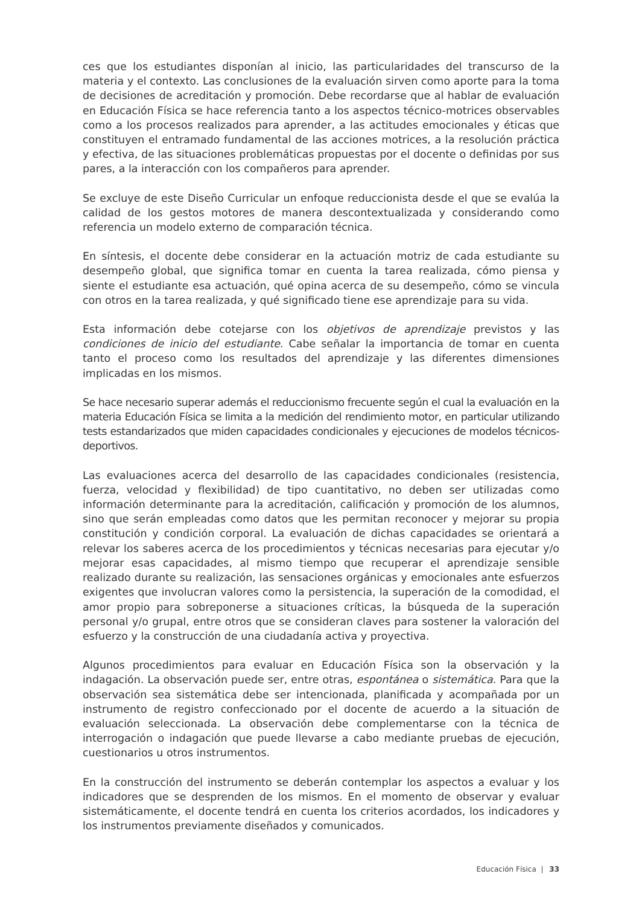ces que los estudiantes disponían al inicio, las particularidades del transcurso de la materia y el contexto. Las conclusiones de la evaluación sirven como aporte para la toma de decisiones de acreditación y promoción. Debe recordarse que al hablar de evaluación en Educación Física se hace referencia tanto a los aspectos técnico-motrices observables como a los procesos realizados para aprender, a las actitudes emocionales y éticas que constituyen el entramado fundamental de las acciones motrices, a la resolución práctica y efectiva, de las situaciones problemáticas propuestas por el docente o definidas por sus pares, a la interacción con los compañeros para aprender.
Se excluye de este Diseño Curricular un enfoque reduccionista desde el que se evalúa la calidad de los gestos motores de manera descontextualizada y considerando como referencia un modelo externo de comparación técnica.
En síntesis, el docente debe considerar en la actuación motriz de cada estudiante su desempeño global, que significa tomar en cuenta la tarea realizada, cómo piensa y siente el estudiante esa actuación, qué opina acerca de su desempeño, cómo se vincula con otros en la tarea realizada, y qué significado tiene ese aprendizaje para su vida.
Esta información debe cotejarse con los objetivos de aprendizaje previstos y las condiciones de inicio del estudiante. Cabe señalar la importancia de tomar en cuenta tanto el proceso como los resultados del aprendizaje y las diferentes dimensiones implicadas en los mismos.
Se hace necesario superar además el reduccionismo frecuente según el cual la evaluación en la materia Educación Física se limita a la medición del rendimiento motor, en particular utilizando tests estandarizados que miden capacidades condicionales y ejecuciones de modelos técnicos-deportivos.
Las evaluaciones acerca del desarrollo de las capacidades condicionales (resistencia, fuerza, velocidad y flexibilidad) de tipo cuantitativo, no deben ser utilizadas como información determinante para la acreditación, calificación y promoción de los alumnos, sino que serán empleadas como datos que les permitan reconocer y mejorar su propia constitución y condición corporal. La evaluación de dichas capacidades se orientará a relevar los saberes acerca de los procedimientos y técnicas necesarias para ejecutar y/o mejorar esas capacidades, al mismo tiempo que recuperar el aprendizaje sensible realizado durante su realización, las sensaciones orgánicas y emocionales ante esfuerzos exigentes que involucran valores como la persistencia, la superación de la comodidad, el amor propio para sobreponerse a situaciones críticas, la búsqueda de la superación personal y/o grupal, entre otros que se consideran claves para sostener la valoración del esfuerzo y la construcción de una ciudadanía activa y proyectiva.
Algunos procedimientos para evaluar en Educación Física son la observación y la indagación. La observación puede ser, entre otras, espontánea o sistemática. Para que la observación sea sistemática debe ser intencionada, planificada y acompañada por un instrumento de registro confeccionado por el docente de acuerdo a la situación de evaluación seleccionada. La observación debe complementarse con la técnica de interrogación o indagación que puede llevarse a cabo mediante pruebas de ejecución, cuestionarios u otros instrumentos.
En la construcción del instrumento se deberán contemplar los aspectos a evaluar y los indicadores que se desprenden de los mismos. En el momento de observar y evaluar sistemáticamente, el docente tendrá en cuenta los criterios acordados, los indicadores y los instrumentos previamente diseñados y comunicados.
Educación Física | 33